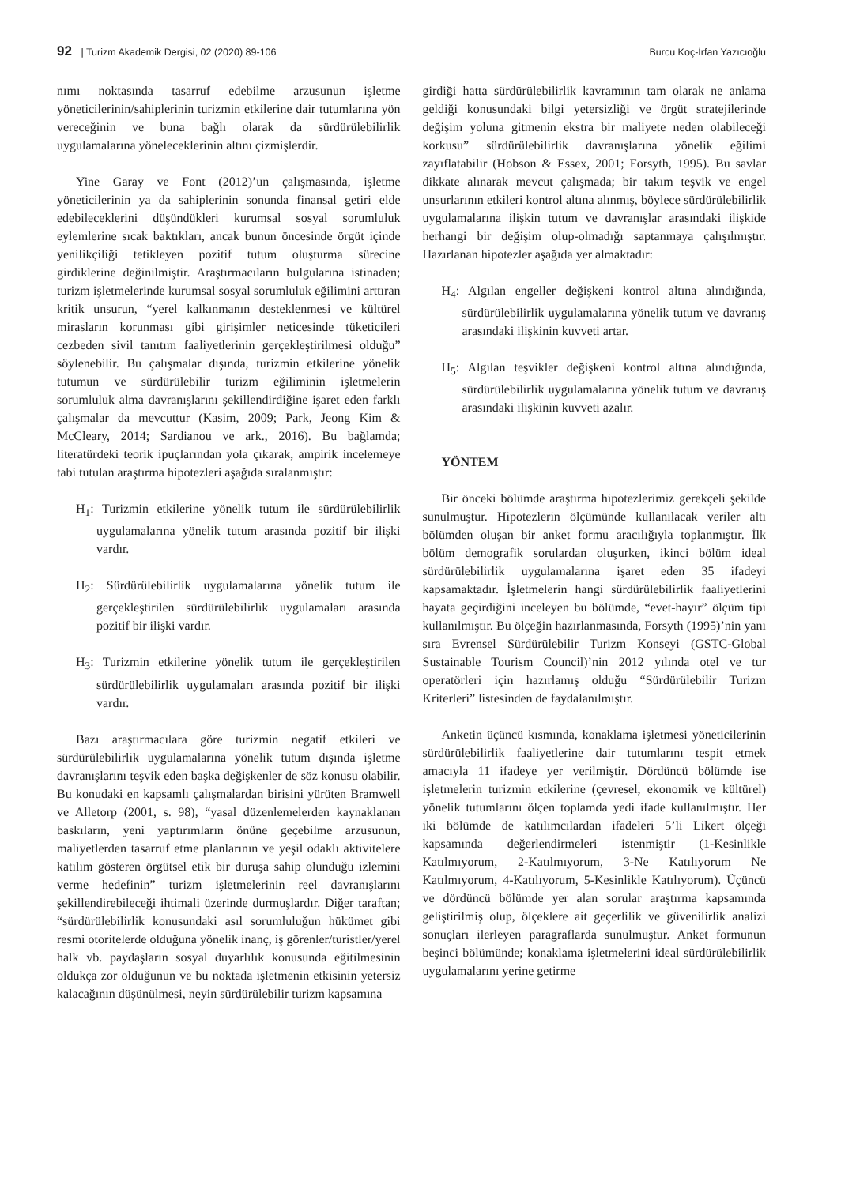92 | Turizm Akademik Dergisi, 02 (2020) 89-106 Burcu Koç-İrfan Yazıcıoğlu
nımı noktasında tasarruf edebilme arzusunun işletme yöneticilerinin/sahiplerinin turizmin etkilerine dair tutumlarına yön vereceğinin ve buna bağlı olarak da sürdürülebilirlik uygulamalarına yöneleceklerinin altını çizmişlerdir.
Yine Garay ve Font (2012)’un çalışmasında, işletme yöneticilerinin ya da sahiplerinin sonunda finansal getiri elde edebileceklerini düşündükleri kurumsal sosyal sorumluluk eylemlerine sıcak baktıkları, ancak bunun öncesinde örgüt içinde yenilikçiliği tetikleyen pozitif tutum oluşturma sürecine girdiklerine değinilmiştir. Araştırmacıların bulgularına istinaden; turizm işletmelerinde kurumsal sosyal sorumluluk eğilimini arttıran kritik unsurun, “yerel kalkınmanın desteklenmesi ve kültürel mirasların korunması gibi girişimler neticesinde tüketicileri cezbeden sivil tanıtım faaliyetlerinin gerçekleştirilmesi olduğu” söylenebilir. Bu çalışmalar dışında, turizmin etkilerine yönelik tutumun ve sürdürülebilir turizm eğiliminin işletmelerin sorumluluk alma davranışlarını şekillendirdiğine işaret eden farklı çalışmalar da mevcuttur (Kasim, 2009; Park, Jeong Kim & McCleary, 2014; Sardianou ve ark., 2016). Bu bağlamda; literatürdeki teorik ipuçlarından yola çıkarak, ampirik incelemeye tabi tutulan araştırma hipotezleri aşağıda sıralanmıştır:
H<sub>1</sub>: Turizmin etkilerine yönelik tutum ile sürdürülebilirlik uygulamalarına yönelik tutum arasında pozitif bir ilişki vardır.
H<sub>2</sub>: Sürdürülebilirlik uygulamalarına yönelik tutum ile gerçekleştirilen sürdürülebilirlik uygulamaları arasında pozitif bir ilişki vardır.
H<sub>3</sub>: Turizmin etkilerine yönelik tutum ile gerçekleştirilen sürdürülebilirlik uygulamaları arasında pozitif bir ilişki vardır.
Bazı araştırmacılara göre turizmin negatif etkileri ve sürdürülebilirlik uygulamalarına yönelik tutum dışında işletme davranışlarını teşvik eden başka değişkenler de söz konusu olabilir. Bu konudaki en kapsamlı çalışmalardan birisini yürüten Bramwell ve Alletorp (2001, s. 98), “yasal düzenlemelerden kaynaklanan baskıların, yeni yaptırımların önüne geçebilme arzusunun, maliyetlerden tasarruf etme planlarının ve yeşil odaklı aktivitelere katılım gösteren örgütsel etik bir duruşa sahip olunduğu izlemini verme hedefinin” turizm işletmelerinin reel davranışlarını şekillendirebileceği ihtimali üzerinde durmuşlardır. Diğer taraftan; “sürdürülebilirlik konusundaki asıl sorumluluğun hükümet gibi resmi otoritelerde olduğuna yönelik inanç, iş görenler/turistler/yerel halk vb. paydaşların sosyal duyarlılık konusunda eğitilmesinin oldukça zor olduğunun ve bu noktada işletmenin etkisinin yetersiz kalacağının düşünülmesi, neyin sürdürülebilir turizm kapsamına
girdiği hatta sürdürülebilirlik kavramının tam olarak ne anlama geldiği konusundaki bilgi yetersizliği ve örgüt stratejilerinde değişim yoluna gitmenin ekstra bir maliyete neden olabileceği korkusu” sürdürülebilirlik davranışlarına yönelik eğilimi zayıflatabilir (Hobson & Essex, 2001; Forsyth, 1995). Bu savlar dikkate alınarak mevcut çalışmada; bir takım teşvik ve engel unsurlarının etkileri kontrol altına alınmış, böylece sürdürülebilirlik uygulamalarına ilişkin tutum ve davranışlar arasındaki ilişkide herhangi bir değişim olup-olmadığı saptanmaya çalışılmıştır. Hazırlanan hipotezler aşağıda yer almaktadır:
H<sub>4</sub>: Algılan engeller değişkeni kontrol altına alındığında, sürdürülebilirlik uygulamalarına yönelik tutum ve davranış arasındaki ilişkinin kuvveti artar.
H<sub>5</sub>: Algılan teşvikler değişkeni kontrol altına alındığında, sürdürülebilirlik uygulamalarına yönelik tutum ve davranış arasındaki ilişkinin kuvveti azalır.
YÖNTEM
Bir önceki bölümde araştırma hipotezlerimiz gerekçeli şekilde sunulmuştur. Hipotezlerin ölçümünde kullanılacak veriler altı bölümden oluşan bir anket formu aracılığıyla toplanmıştır. İlk bölüm demografik sorulardan oluşurken, ikinci bölüm ideal sürdürülebilirlik uygulamalarına işaret eden 35 ifadeyi kapsamaktadır. İşletmelerin hangi sürdürülebilirlik faaliyetlerini hayata geçirdiğini inceleyen bu bölümde, “evet-hayır” ölçüm tipi kullanılmıştır. Bu ölçeğin hazırlanmasında, Forsyth (1995)’nin yanı sıra Evrensel Sürdürülebilir Turizm Konseyi (GSTC-Global Sustainable Tourism Council)’nin 2012 yılında otel ve tur operatörleri için hazırlamış olduğu “Sürdürülebilir Turizm Kriterleri” listesinden de faydalanılmıştır.
Anketin üçüncü kısmında, konaklama işletmesi yöneticilerinin sürdürülebilirlik faaliyetlerine dair tutumlarını tespit etmek amacıyla 11 ifadeye yer verilmiştir. Dördüncü bölümde ise işletmelerin turizmin etkilerine (çevresel, ekonomik ve kültürel) yönelik tutumlarını ölçen toplamda yedi ifade kullanılmıştır. Her iki bölümde de katılımcılardan ifadeleri 5’li Likert ölçeği kapsamında değerlendirmeleri istenmiştir (1-Kesinlikle Katılmıyorum, 2-Katılmıyorum, 3-Ne Katılıyorum Ne Katılmıyorum, 4-Katılıyorum, 5-Kesinlikle Katılıyorum). Üçüncü ve dördüncü bölümde yer alan sorular araştırma kapsamında geliştirilmiş olup, ölçeklere ait geçerlilik ve güvenilirlik analizi sonuçları ilerleyen paragraflarda sunulmuştur. Anket formunun beşinci bölümünde; konaklama işletmelerini ideal sürdürülebilirlik uygulamalarını yerine getirme